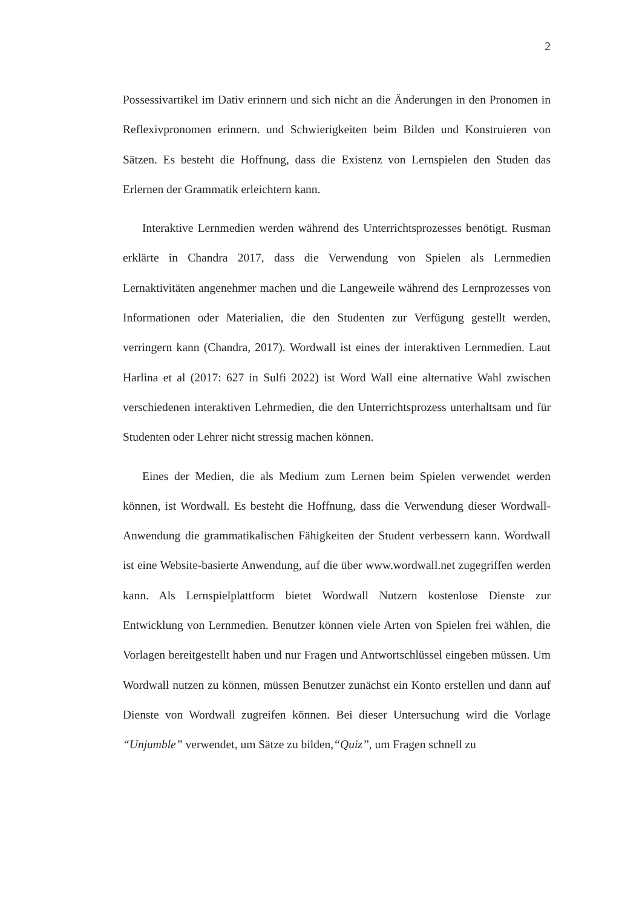2
Possessivartikel im Dativ erinnern und sich nicht an die Änderungen in den Pronomen in Reflexivpronomen erinnern. und Schwierigkeiten beim Bilden und Konstruieren von Sätzen. Es besteht die Hoffnung, dass die Existenz von Lernspielen den Studen das Erlernen der Grammatik erleichtern kann.
Interaktive Lernmedien werden während des Unterrichtsprozesses benötigt. Rusman erklärte in Chandra 2017, dass die Verwendung von Spielen als Lernmedien Lernaktivitäten angenehmer machen und die Langeweile während des Lernprozesses von Informationen oder Materialien, die den Studenten zur Verfügung gestellt werden, verringern kann (Chandra, 2017). Wordwall ist eines der interaktiven Lernmedien. Laut Harlina et al (2017: 627 in Sulfi 2022) ist Word Wall eine alternative Wahl zwischen verschiedenen interaktiven Lehrmedien, die den Unterrichtsprozess unterhaltsam und für Studenten oder Lehrer nicht stressig machen können.
Eines der Medien, die als Medium zum Lernen beim Spielen verwendet werden können, ist Wordwall. Es besteht die Hoffnung, dass die Verwendung dieser Wordwall-Anwendung die grammatikalischen Fähigkeiten der Student verbessern kann. Wordwall ist eine Website-basierte Anwendung, auf die über www.wordwall.net zugegriffen werden kann. Als Lernspielplattform bietet Wordwall Nutzern kostenlose Dienste zur Entwicklung von Lernmedien. Benutzer können viele Arten von Spielen frei wählen, die Vorlagen bereitgestellt haben und nur Fragen und Antwortschlüssel eingeben müssen. Um Wordwall nutzen zu können, müssen Benutzer zunächst ein Konto erstellen und dann auf Dienste von Wordwall zugreifen können. Bei dieser Untersuchung wird die Vorlage “Unjumble” verwendet, um Sätze zu bilden,“Quiz”, um Fragen schnell zu